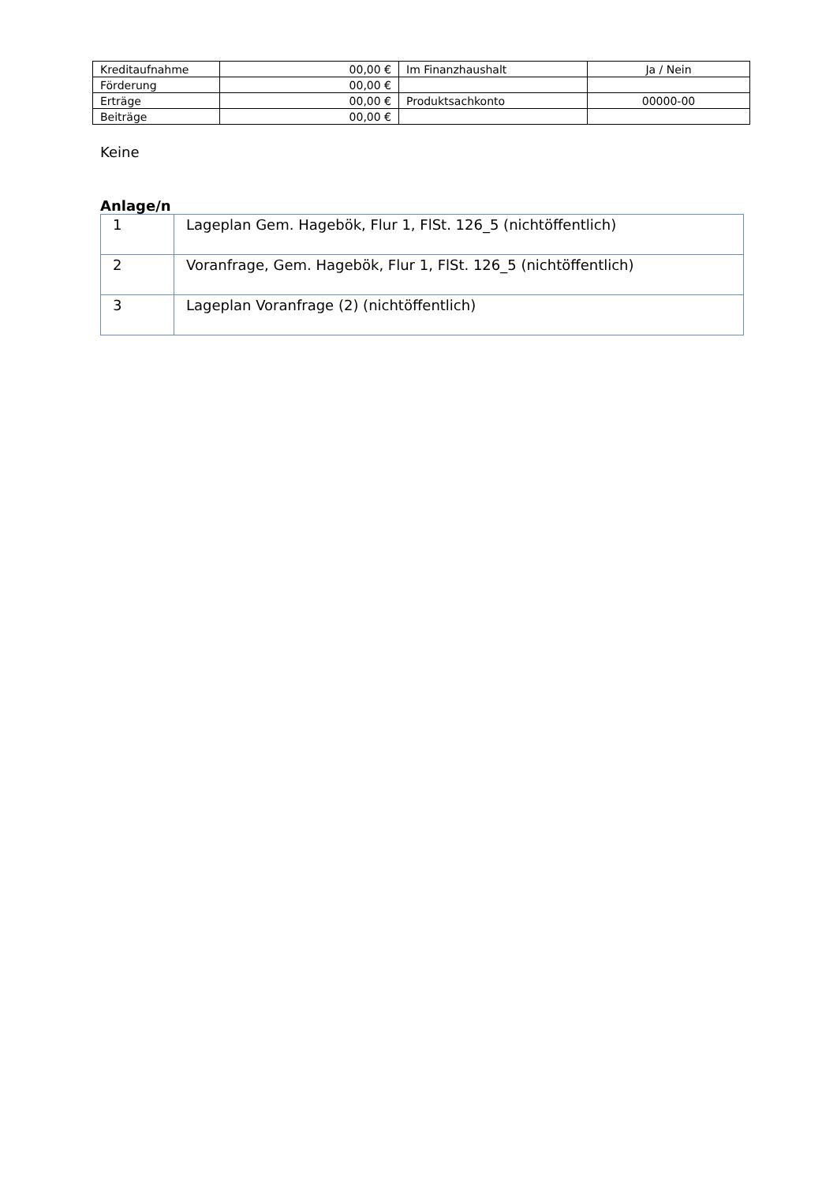| Kreditaufnahme | 00,00 € | Im Finanzhaushalt | Ja / Nein |
| Förderung | 00,00 € | | |
| Erträge | 00,00 € | Produktsachkonto | 00000-00 |
| Beiträge | 00,00 € | | |
Keine
Anlage/n
| 1 | Lageplan Gem. Hagebök, Flur 1, FlSt. 126_5 (nichtöffentlich) |
| 2 | Voranfrage, Gem. Hagebök, Flur 1, FlSt. 126_5 (nichtöffentlich) |
| 3 | Lageplan Voranfrage (2) (nichtöffentlich) |